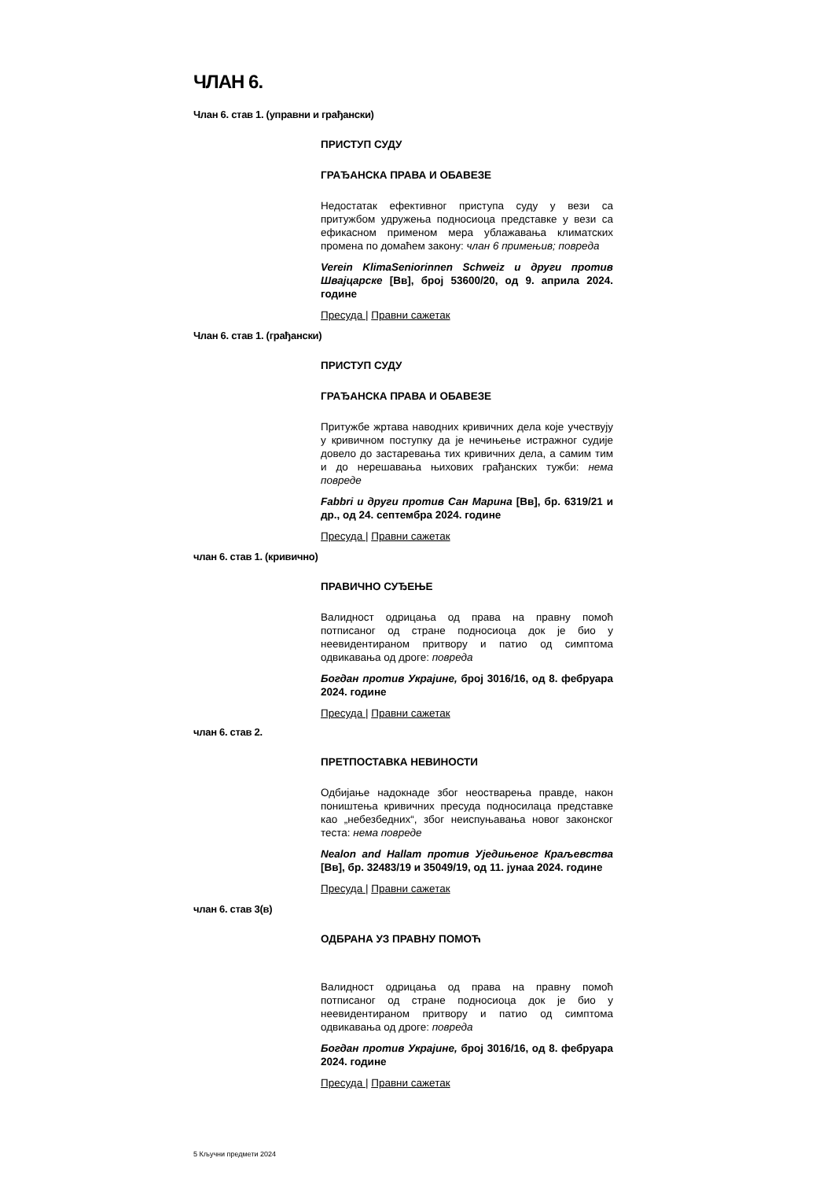ЧЛАН 6.
Члан 6. став 1. (управни и грађански)
ПРИСТУП СУДУ
ГРАЂАНСКА ПРАВА И ОБАВЕЗЕ
Недостатак ефективног приступа суду у вези са притужбом удружења подносиоца представке у вези са ефикасном применом мера ублажавања климатских промена по домаћем закону: члан 6 примењив; повреда
Verein KlimaSeniorinnen Schweiz и други против Швајцарске [Вв], број 53600/20, од 9. априла 2024. године
Пресуда | Правни сажетак
Члан 6. став 1. (грађански)
ПРИСТУП СУДУ
ГРАЂАНСКА ПРАВА И ОБАВЕЗЕ
Притужбе жртава наводних кривичних дела које учествују у кривичном поступку да је нечињење истражног судије довело до застаревања тих кривичних дела, а самим тим и до нерешавања њихових грађанских тужби: нема повреде
Fabbri и други против Сан Марина [Вв], бр. 6319/21 и др., од 24. септембра 2024. године
Пресуда | Правни сажетак
члан 6. став 1. (кривично)
ПРАВИЧНО СУЂЕЊЕ
Валидност одрицања од права на правну помоћ потписаног од стране подносиоца док је био у неевидентираном притвору и патио од симптома одвикавања од дроге: повреда
Богдан против Украјине, број 3016/16, од 8. фебруара 2024. године
Пресуда | Правни сажетак
члан 6. став 2.
ПРЕТПОСТАВКА НЕВИНОСТИ
Одбијање надокнаде због неостварења правде, након поништења кривичних пресуда подносилаца представке као „небезбедних“, због неиспуњавања новог законског теста: нема повреде
Nealon and Hallam против Уједињеног Краљевства [Вв], бр. 32483/19 и 35049/19, од 11. јунаа 2024. године
Пресуда | Правни сажетак
члан 6. став 3(в)
ОДБРАНА УЗ ПРАВНУ ПОМОЋ
Валидност одрицања од права на правну помоћ потписаног од стране подносиоца док је био у неевидентираном притвору и патио од симптома одвикавања од дроге: повреда
Богдан против Украјине, број 3016/16, од 8. фебруара 2024. године
Пресуда | Правни сажетак
5 Кључни предмети 2024